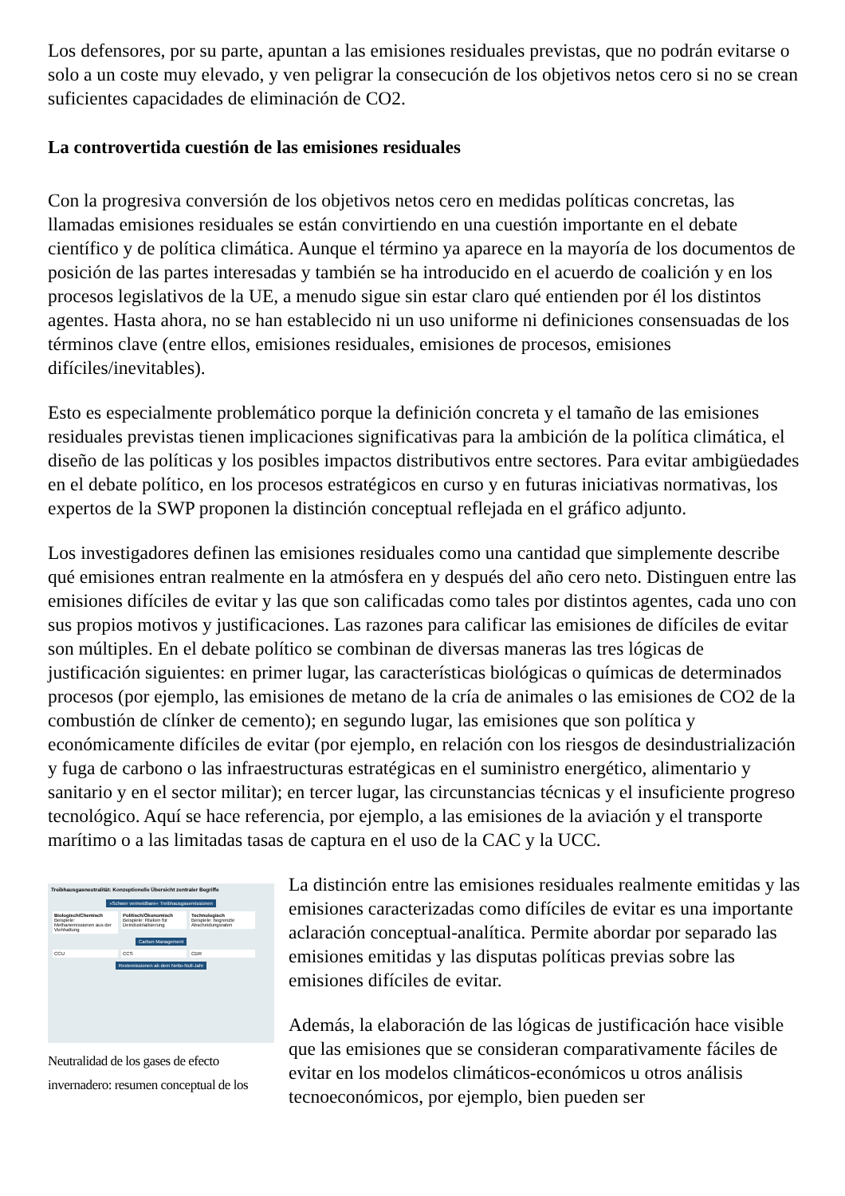Los defensores, por su parte, apuntan a las emisiones residuales previstas, que no podrán evitarse o solo a un coste muy elevado, y ven peligrar la consecución de los objetivos netos cero si no se crean suficientes capacidades de eliminación de CO2.
La controvertida cuestión de las emisiones residuales
Con la progresiva conversión de los objetivos netos cero en medidas políticas concretas, las llamadas emisiones residuales se están convirtiendo en una cuestión importante en el debate científico y de política climática. Aunque el término ya aparece en la mayoría de los documentos de posición de las partes interesadas y también se ha introducido en el acuerdo de coalición y en los procesos legislativos de la UE, a menudo sigue sin estar claro qué entienden por él los distintos agentes. Hasta ahora, no se han establecido ni un uso uniforme ni definiciones consensuadas de los términos clave (entre ellos, emisiones residuales, emisiones de procesos, emisiones difíciles/inevitables).
Esto es especialmente problemático porque la definición concreta y el tamaño de las emisiones residuales previstas tienen implicaciones significativas para la ambición de la política climática, el diseño de las políticas y los posibles impactos distributivos entre sectores. Para evitar ambigüedades en el debate político, en los procesos estratégicos en curso y en futuras iniciativas normativas, los expertos de la SWP proponen la distinción conceptual reflejada en el gráfico adjunto.
Los investigadores definen las emisiones residuales como una cantidad que simplemente describe qué emisiones entran realmente en la atmósfera en y después del año cero neto. Distinguen entre las emisiones difíciles de evitar y las que son calificadas como tales por distintos agentes, cada uno con sus propios motivos y justificaciones. Las razones para calificar las emisiones de difíciles de evitar son múltiples. En el debate político se combinan de diversas maneras las tres lógicas de justificación siguientes: en primer lugar, las características biológicas o químicas de determinados procesos (por ejemplo, las emisiones de metano de la cría de animales o las emisiones de CO2 de la combustión de clínker de cemento); en segundo lugar, las emisiones que son política y económicamente difíciles de evitar (por ejemplo, en relación con los riesgos de desindustrialización y fuga de carbono o las infraestructuras estratégicas en el suministro energético, alimentario y sanitario y en el sector militar); en tercer lugar, las circunstancias técnicas y el insuficiente progreso tecnológico. Aquí se hace referencia, por ejemplo, a las emisiones de la aviación y el transporte marítimo o a las limitadas tasas de captura en el uso de la CAC y la UCC.
Treibhausgasneutralität: Konzeptionelle Übersicht zentraler Begriffe
»Schwer vermeidbare« Treibhausgasemissionen
Biologisch/Chemisch
Beispiele: Methanemissionen aus der Viehhaltung Politisch/Ökonomisch
Beispiele: Risiken für Deindustrialisierung Technologisch
Beispiele: begrenzte Abscheidungsraten
Carbon Management
CCU CCS CDR
Restemissionen ab dem Netto-Null-Jahr
Neutralidad de los gases de efecto invernadero: resumen conceptual de los
La distinción entre las emisiones residuales realmente emitidas y las emisiones caracterizadas como difíciles de evitar es una importante aclaración conceptual-analítica. Permite abordar por separado las emisiones emitidas y las disputas políticas previas sobre las emisiones difíciles de evitar.
Además, la elaboración de las lógicas de justificación hace visible que las emisiones que se consideran comparativamente fáciles de evitar en los modelos climáticos-económicos u otros análisis tecnoeconómicos, por ejemplo, bien pueden ser